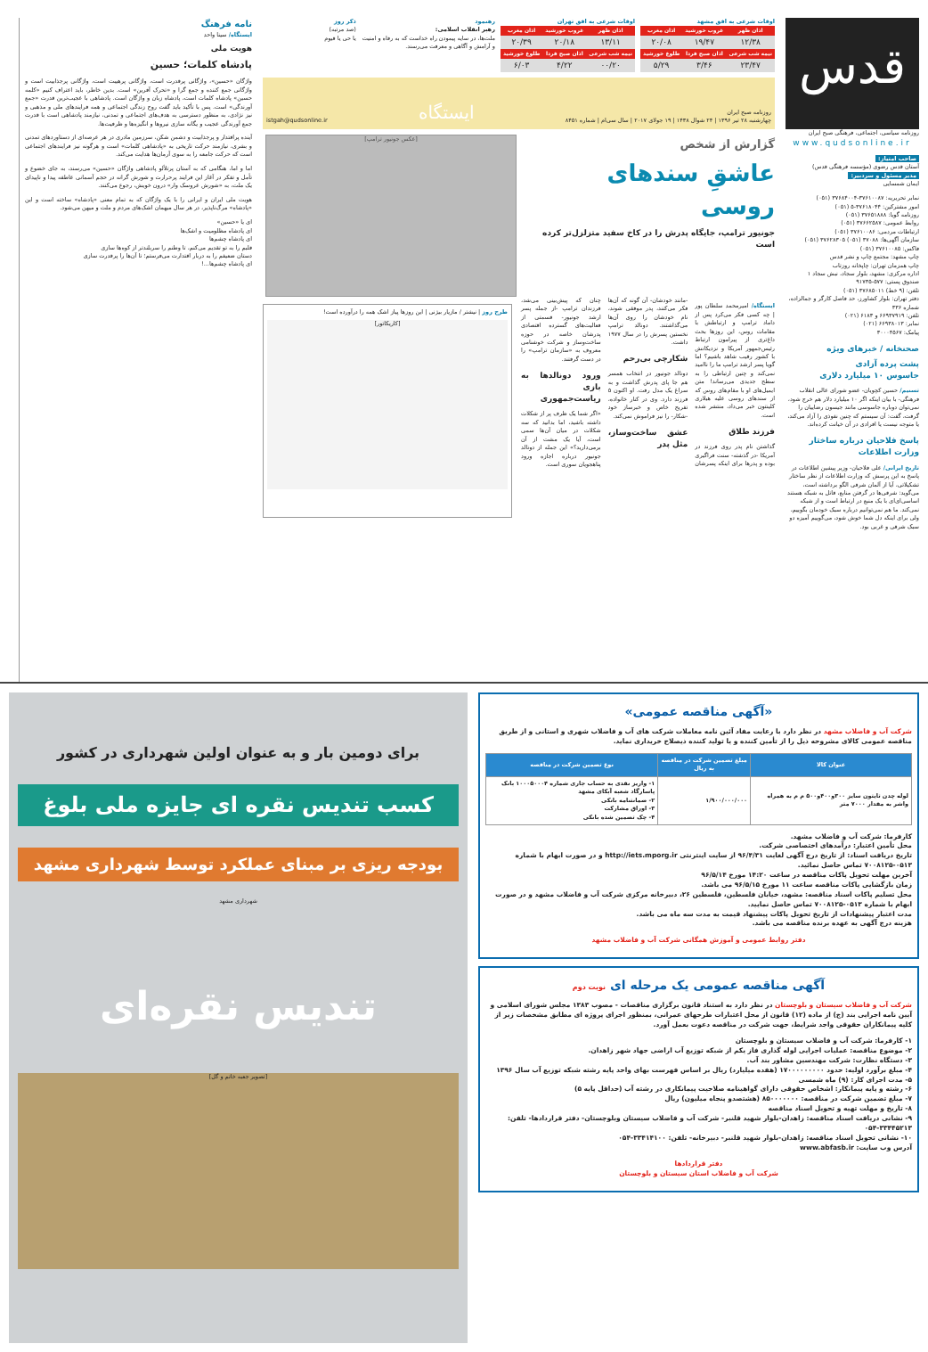قدس
روزنامه سیاسی، اجتماعی، فرهنگی صبح ایران
www.qudsonline.ir
صاحب امتیاز:
آستان قدس رضوی (مؤسسه فرهنگی قدس)
مدیر مسئول و سردبیر:
ایمان شمسایی
نمابر تحریریه: ۳۷۶۱۰۰۸۷-۳۷۶۸۴۰۰۴ (۰۵۱)
امور مشترکین: ۳۷۶۱۸۰۴۴-۵ (۰۵۱)
روزنامه گویا: ۳۷۶۵۱۸۸۸ (۰۵۱)
روابط عمومی: ۳۷۶۶۲۵۸۷ (۰۵۱)
ارتباطات مردمی: ۳۷۶۱۰۰۸۶ (۰۵۱)
سازمان آگهی‌ها: ۳۷۰۸۸ (۰۵۱) ۳۷۶۲۸۳۰۵ (۰۵۱)
فاکس: ۳۷۶۱۰۰۸۵ (۰۵۱)
چاپ مشهد: مجتمع چاپ و نشر قدس
چاپ همزمان تهران: چاپخانه روزتاب
اداره مرکزی: مشهد، بلوار سجاد، نبش سجاد ۱
صندوق پستی: ۵۷۷-۹۱۷۳۵
تلفن: (۹ خط) ۳۷۶۸۵۰۱۱ (۰۵۱)
دفتر تهران: بلوار کشاورز، حد فاصل کارگر و جمالزاده، شماره ۳۳۶
تلفن: ۶۶۹۳۷۹۱۹ و ۶۱۸۳ (۰۲۱)
نمابر: ۶۶۹۳۸۰۱۳ (۰۲۱)
پیامک: ۳۰۰۰۴۵۶۷
صحنخانه / خبرهای ویژه
پشت پرده آزادی
جاسوس ۱۰ میلیارد دلاری
تسنیم/ حسین کچویان- عضو شورای عالی انقلاب فرهنگی- با بیان اینکه اگر ۱۰ میلیارد دلار هم خرج شود، نمی‌توان دوباره جاسوسی مانند جیسون رضاییان را گرفت، گفت: آن سیستم که چنین نفوذی را آزاد می‌کند، یا متوجه نیست یا افرادی در آن خیانت کرده‌اند.
پاسخ فلاحیان درباره ساختار وزارت اطلاعات
تاریخ ایرانی/ علی فلاحیان- وزیر پیشین اطلاعات در پاسخ به این پرسش که وزارت اطلاعات از نظر ساختار تشکیلاتی، آیا از آلمان شرقی الگو برداشته است، می‌گوید: شرقی‌ها در گرفتن منابع، قاتل به شبکه هستند اساسی‌ای‌ای با یک منبع در ارتباط است و از شبکه نمی‌کند. ما هم نمی‌توانیم درباره سبک خودمان بگوییم، ولی برای اینکه دل شما خوش شود، می‌گوییم آمیزه دو سبک شرقی و غربی بود.
اوقات شرعی به افق مشهد
| اذان ظهر | غروب خورشید | اذان مغرب |
| --- | --- | --- |
| ۱۲/۳۸ | ۱۹/۴۷ | ۲۰/۰۸ |
| نیمه شب شرعی | اذان صبح فردا | طلوع خورشید |
| ۲۳/۴۷ | ۳/۴۶ | ۵/۲۹ |
اوقات شرعی به افق تهران
| اذان ظهر | غروب خورشید | اذان مغرب |
| --- | --- | --- |
| ۱۳/۱۱ | ۲۰/۱۸ | ۲۰/۳۹ |
| نیمه شب شرعی | اذان صبح فردا | طلوع خورشید |
| ۰۰/۲۰ | ۴/۲۲ | ۶/۰۳ |
رهنمود
رهبر انقلاب اسلامی:
ملت‌ها، در سایه پیمودن راه خداست که به رفاه و امنیت و آرامش و آگاهی و معرفت می‌رسند.
ذکر روز
(صد مرتبه)
یا حی یا قیوم
روزنامه صبح ایران
چهارشنبه ۲۸ تیر ۱۳۹۶ | ۲۴ شوال ۱۴۳۸ | ۱۹ جولای ۲۰۱۷ | سال سی‌ام | شماره ۸۴۵۱
ایستگاه
istgah@qudsonline.ir
گزارش از شخص
عاشقِ سندهای روسی
جونیور ترامپ، جایگاه پدرش را در کاخ سفید متزلزل‌تر کرده است
[عکس جونیور ترامپ]
ایستگاه/ امیرمحمد سلطان پور | چه کسی فکر می‌کرد پس از داماد ترامپ و ارتباطش با مقامات روس، این روزها بحث داغ‌تری از پیرامون ارتباط رئیس‌جمهور آمریکا و نزدیکانش با کشور رقیب شاهد باشیم؟ اما گویا پسر ارشد ترامپ ما را ناامید نمی‌کند و چنین ارتباطی را به سطح جدیدی می‌رساند! متن ایمیل‌های او با مقام‌های روس که از سندهای روسی علیه هیلاری کلینتون خبر می‌داد، منتشر شده است.
فرزند طلاق
گذاشتن نام پدر روی فرزند در آمریکا -در گذشته- سنت فراگیری بوده و پدرها برای اینکه پسرشان -مانند خودشان- آن گونه که آن‌ها فکر می‌کنند، پدر موفقی شوند، نام خودشان را روی آن‌ها می‌گذاشتند. دونالد ترامپ نخستین پسرش را در سال ۱۹۷۷ داشت.
شکارچی بی‌رحم
دونالد جونیور در انتخاب همسر هم جا پای پدرش گذاشت و به سراغ یک مدل رفت. او اکنون ۵ فرزند دارد. وی در کنار خانواده، تفریح خاص و خبرساز خود -شکار- را نیز فراموش نمی‌کند.
عشق ساخت‌وساز، مثل پدر
چنان که پیش‌بینی می‌شد، فرزندان ترامپ -از جمله پسر ارشد جونیور- قسمتی از فعالیت‌های گسترده اقتصادی پدرشان خاصه در حوزه ساخت‌وساز و شرکت خوشنامی معروف به «سازمان ترامپ» را در دست گرفتند.
ورود دونالدها به بازی ریاست‌جمهوری
«اگر شما یک ظرف پر از شکلات داشته باشید، اما بدانید که سه شکلات در میان آن‌ها سمی است، آیا یک مشت از آن برمی‌دارید؟» این جمله از دونالد جونیور درباره اجازه ورود پناهجویان سوری است.
طرح روز | نیشتر / مازیار بیژنی | این روزها پیاز اشک همه را درآورده است!
[کاریکاتور]
نامه فرهنگ
ایستگاه/ سینا واحد
هویت ملی
پادشاه کلمات؛ حسین
واژگان «حسین»، واژگانی پرقدرت است، واژگانی پرهیبت است، واژگانی پرجذابیت است و واژگانی جمع کننده و جمع گرا و «تحرک آفرین» است. بدین خاطر، باید اعتراف کنیم «کلمه حسین» پادشاه کلمات است، پادشاه زبان و واژگان است. پادشاهی با عجیب‌ترین قدرت «جمع آورندگی» است. پس با تأکید باید گفت روح زندگی اجتماعی و همه فرایندهای ملی و مذهبی و نیز نژادی، به منظور دسترسی به هدف‌های اجتماعی و تمدنی، نیازمند پادشاهی است با قدرت جمع آورندگی عجیب و یگانه سازی نیروها و انگیزه‌ها و ظرفیت‌ها.
آینده پراقتدار و پرجذابیت و دشمن شکن، سرزمین مادری در هر عرصه‌ای از دستاوردهای تمدنی و بشری، نیازمند حرکت تاریخی به «پادشاهی کلمات» است و هرگونه نیز فرایندهای اجتماعی است که حرکت جامعه را به سوی آرمان‌ها هدایت می‌کند.
اما و اما، هنگامی که به آستان پرتلألو پادشاهی واژگان «حسین» می‌رسند، به جای خضوع و تأمل و تفکر در آغاز این فرایند پرحرارت و شورش گرانه در حجم آسمانی عاطفه پیدا و ناپیدای یک ملت، به «شورش عروسک وار» درون خویش، رجوع می‌کنند.
هویت ملی ایران و ایرانی را با یک واژگان که به تمام معنی «پادشاه» ساخته است و این «پادشاه» مرگ‌ناپذیر، در هر سال میهمان اشک‌های مردم و ملت و میهن می‌شود.
ای یا «حسین»
ای پادشاه مظلومیت و اشک‌ها
ای پادشاه چشم‌ها
قلبم را به تو تقدیم می‌کنم، تا وطنم را سربلندتر از کوه‌ها سازی
دستان ضعیفم را به دربار اقتدارت می‌فرستم؛ تا آن‌ها را پرقدرت سازی
ای پادشاه چشم‌ها...!
«آگهی مناقصه عمومی»
شرکت آب و فاضلاب مشهد در نظر دارد با رعایت مفاد آئین نامه معاملات شرکت های آب و فاضلاب شهری و استانی و از طریق مناقصه عمومی کالای مشروحه ذیل را از تأمین کننده و یا تولید کننده ذیصلاح خریداری نماید.
| عنوان کالا | مبلغ تضمین شرکت در مناقصه به ریال | نوع تضمین شرکت در مناقصه |
| --- | --- | --- |
| لوله چدن تایتون سایز ۳۰۰و۴۰۰و۵۰۰ م م به همراه واشر به مقدار ۷۰۰۰ متر | ۱/۹۰۰/۰۰۰/۰۰۰ | ۱- واریز نقدی به حساب جاری شماره ۱۰۰۰۵۰۰۰۴ بانک پاسارگاد شعبه آبکای مشهد ۲- ضمانتنامه بانکی ۳- اوراق مشارکت ۴- چک تضمین شده بانکی |
کارفرما: شرکت آب و فاضلاب مشهد.
محل تأمین اعتبار: درآمدهای اختصاصی شرکت.
تاریخ دریافت اسناد: از تاریخ درج آگهی لغایت ۹۶/۴/۳۱ از سایت اینترنتی http://iets.mporg.ir و در صورت ابهام با شماره ۰۵۱۳-۷۰۰۸۱۲۵ تماس حاصل نمائید.
آخرین مهلت تحویل پاکات مناقصه در ساعت ۱۴:۲۰ مورخ ۹۶/۵/۱۴
زمان بازگشایی پاکات مناقصه ساعت ۱۱ مورخ ۹۶/۵/۱۵ می باشد.
محل تسلیم پاکات اسناد مناقصه: مشهد، خیابان فلسطین، فلسطین ۲۶، دبیرخانه مرکزی شرکت آب و فاضلاب مشهد و در صورت ابهام با شماره ۰۵۱۳-۷۰۰۸۱۲۵ تماس حاصل نمایید.
مدت اعتبار پیشنهادات از تاریخ تحویل پاکات پیشنهاد قیمت به مدت سه ماه می باشد.
هزینه درج آگهی به عهده برنده مناقصه می باشد.
دفتر روابط عمومی و آموزش همگانی شرکت آب و فاضلاب مشهد
آگهی مناقصه عمومی یک مرحله ای نوبت دوم
شرکت آب و فاضلاب سیستان و بلوچستان در نظر دارد به استناد قانون برگزاری مناقصات - مصوب ۱۳۸۳ مجلس شورای اسلامی و آیین نامه اجرایی بند (ج) از ماده (۱۲) قانون از محل اعتبارات طرحهای عمرانی، بمنظور اجرای پروژه ای مطابق مشخصات زیر از کلیه پیمانکاران حقوقی واجد شرایط، جهت شرکت در مناقصه دعوت بعمل آورد.
۱- کارفرما: شرکت آب و فاضلاب سیستان و بلوچستان
۲- موضوع مناقصه: عملیات اجرایی لوله گذاری فاز یکم از شبکه توزیع آب اراضی جهاد شهر زاهدان.
۳- دستگاه نظارت: شرکت مهندسین مشاور بند آب.
۴- مبلغ برآورد اولیه: حدود ۱۷۰۰۰۰۰۰۰۰۰ (هفده میلیارد) ریال بر اساس فهرست بهای واحد پایه رشته شبکه توزیع آب سال ۱۳۹۶
۵- مدت اجرای کار: (۹) ماه شمسی
۶- رشته و پایه پیمانکار: اشخاص حقوقی دارای گواهینامه صلاحیت پیمانکاری در رشته آب (حداقل پایه ۵)
۷- مبلغ تضمین شرکت در مناقصه: ۸۵۰۰۰۰۰۰۰ (هشتصدو پنجاه میلیون) ریال
۸- تاریخ و مهلت تهیه و تحویل اسناد مناقصه
۹- نشانی دریافت اسناد مناقصه: زاهدان-بلوار شهید قلنبر- شرکت آب و فاضلاب سیستان وبلوچستان- دفتر قراردادها- تلفن: ۳۳۴۴۵۲۱۳-۰۵۴
۱۰- نشانی تحویل اسناد مناقصه: زاهدان-بلوار شهید قلنبر- دبیرخانه- تلفن: ۳۳۴۱۴۱۰۰-۰۵۴
آدرس وب سایت: www.abfasb.ir
دفتر قراردادها
شرکت آب و فاضلاب استان سیستان و بلوچستان
برای دومین بار و به عنوان اولین شهرداری در کشور
کسب تندیس نقره ای جایزه ملی بلوغ
بودجه ریزی بر مبنای عملکرد توسط شهرداری مشهد
شهرداری مشهد
تندیس نقره‌ای
[تصویر جعبه خاتم و گل]